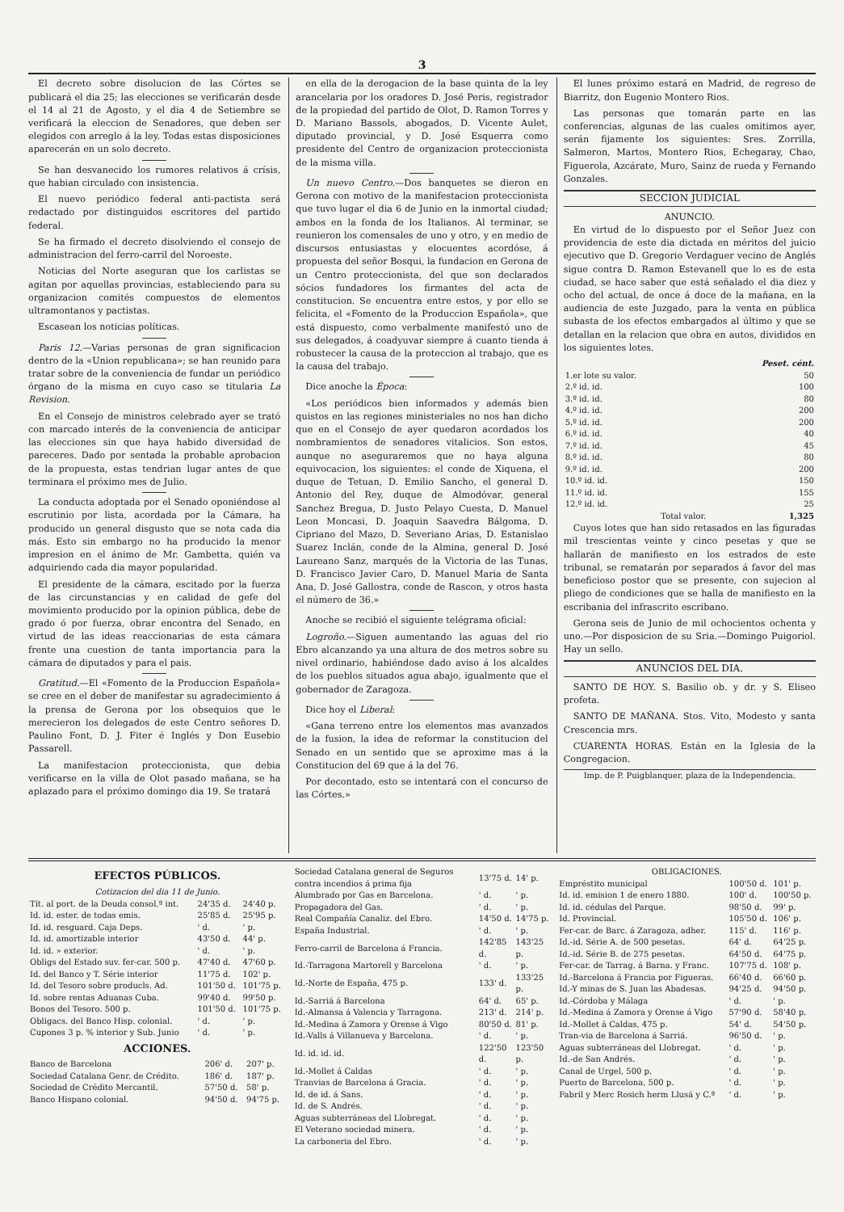3
El decreto sobre disolucion de las Córtes se publicará el dia 25; las elecciones se verificarán desde el 14 al 21 de Agosto, y el dia 4 de Setiembre se verificará la eleccion de Senadores, que deben ser elegidos con arreglo á la ley. Todas estas disposiciones aparecerán en un solo decreto.
Se han desvanecido los rumores relativos á crísis, que habian circulado con insistencia.
El nuevo periódico federal anti-pactista será redactado por distinguidos escritores del partido federal.
Se ha firmado el decreto disolviendo el consejo de administracion del ferro-carril del Noroeste.
Noticias del Norte aseguran que los carlistas se agitan por aquellas provincias, estableciendo para su organizacion comités compuestos de elementos ultramontanos y pactistas.
Escasean los noticias políticas.
Paris 12.—Varias personas de gran significacion dentro de la «Union republicana»; se han reunido para tratar sobre de la conveniencia de fundar un periódico órgano de la misma en cuyo caso se titularia La Revision.
En el Consejo de ministros celebrado ayer se trató con marcado interés de la conveniencia de anticipar las elecciones sin que haya habido diversidad de pareceres. Dado por sentada la probable aprobacion de la propuesta, estas tendrian lugar antes de que terminara el próximo mes de Julio.
La conducta adoptada por el Senado oponiéndose al escrutinio por lista, acordada por la Cámara, ha producido un general disgusto que se nota cada dia más. Esto sin embargo no ha producido la menor impresion en el ánimo de Mr. Gambetta, quién va adquiriendo cada dia mayor popularidad.
El presidente de la cámara, escitado por la fuerza de las circunstancias y en calidad de gefe del movimiento producido por la opinion pública, debe de grado ó por fuerza, obrar encontra del Senado, en virtud de las ideas reaccionarias de esta cámara frente una cuestion de tanta importancia para la cámara de diputados y para el pais.
Gratitud.—El «Fomento de la Produccion Española» se cree en el deber de manifestar su agradecimiento á la prensa de Gerona por los obsequios que le merecieron los delegados de este Centro señores D. Paulino Font, D. J. Fiter é Inglés y Don Eusebio Passarell.
La manifestacion proteccionista, que debia verificarse en la villa de Olot pasado mañana, se ha aplazado para el próximo domingo dia 19. Se tratará
en ella de la derogacion de la base quinta de la ley arancelaria por los oradores D. José Peris, registrador de la propiedad del partido de Olot, D. Ramon Torres y D. Mariano Bassols, abogados, D. Vicente Aulet, diputado provincial, y D. José Esquerra como presidente del Centro de organizacion proteccionista de la misma villa.
Un nuevo Centro.—Dos banquetes se dieron en Gerona con motivo de la manifestacion proteccionista que tuvo lugar el dia 6 de Junio en la inmortal ciudad; ambos en la fonda de los Italianos. Al terminar, se reunieron los comensales de uno y otro, y en medio de discursos entusiastas y elocuentes acordóse, á propuesta del señor Bosqui, la fundacion en Gerona de un Centro proteccionista, del que son declarados sócios fundadores los firmantes del acta de constitucion. Se encuentra entre estos, y por ello se felicita, el «Fomento de la Produccion Española», que está dispuesto, como verbalmente manifestó uno de sus delegados, á coadyuvar siempre á cuanto tienda á robustecer la causa de la proteccion al trabajo, que es la causa del trabajo.
Dice anoche la Época:
«Los periódicos bien informados y además bien quistos en las regiones ministeriales no nos han dicho que en el Consejo de ayer quedaron acordados los nombramientos de senadores vitalicios. Son estos, aunque no aseguraremos que no haya alguna equivocacion, los siguientes: el conde de Xiquena, el duque de Tetuan, D. Emilio Sancho, el general D. Antonio del Rey, duque de Almodóvar, general Sanchez Bregua, D. Justo Pelayo Cuesta, D. Manuel Leon Moncasi, D. Joaquin Saavedra Bálgoma, D. Cipriano del Mazo, D. Severiano Arias, D. Estanislao Suarez Inclán, conde de la Almina, general D. José Laureano Sanz, marqués de la Victoria de las Tunas, D. Francisco Javier Caro, D. Manuel Maria de Santa Ana, D. José Gallostra, conde de Rascon, y otros hasta el número de 36.»
Anoche se recibió el siguiente telégrama oficial:
Logroño.—Siguen aumentando las aguas del rio Ebro alcanzando ya una altura de dos metros sobre su nivel ordinario, habiéndose dado aviso á los alcaldes de los pueblos situados agua abajo, igualmente que el gobernador de Zaragoza.
Dice hoy el Liberal:
«Gana terreno entre los elementos mas avanzados de la fusion, la idea de reformar la constitucion del Senado en un sentido que se aproxime mas á la Constitucion del 69 que á la del 76.
Por decontado, esto se intentará con el concurso de las Córtes.»
El lunes próximo estará en Madrid, de regreso de Biarritz, don Eugenio Montero Rios.
Las personas que tomarán parte en las conferencias, algunas de las cuales omitimos ayer, serán fijamente los siguientes: Sres. Zorrilla, Salmeron, Martos, Montero Rios, Echegaray, Chao, Figuerola, Azcárate, Muro, Sainz de rueda y Fernando Gonzales.
SECCION JUDICIAL
ANUNCIO.
En virtud de lo dispuesto por el Señor Juez con providencia de este dia dictada en méritos del juicio ejecutivo que D. Gregorio Verdaguer vecino de Anglés sigue contra D. Ramon Estevanell que lo es de esta ciudad, se hace saber que está señalado el dia diez y ocho del actual, de once á doce de la mañana, en la audiencia de este Juzgado, para la venta en pública subasta de los efectos embargados al último y que se detallan en la relacion que obra en autos, divididos en los siguientes lotes.
| | Peset. cént. |
| --- | --- |
| 1.er lote su valor. | 50 |
| 2.º id. id. | 100 |
| 3.º id. id. | 80 |
| 4.º id. id. | 200 |
| 5.º id. id. | 200 |
| 6.º id. id. | 40 |
| 7.º id. id. | 45 |
| 8.º id. id. | 80 |
| 9.º id. id. | 200 |
| 10.º id. id. | 150 |
| 11.º id. id. | 155 |
| 12.º id. id. | 25 |
| Total valor. | 1,325 |
Cuyos lotes que han sido retasados en las figuradas mil trescientas veinte y cinco pesetas y que se hallarán de manifiesto en los estrados de este tribunal, se rematarán por separados á favor del mas beneficioso postor que se presente, con sujecion al pliego de condiciones que se halla de manifiesto en la escribania del infrascrito escribano.
Gerona seis de Junio de mil ochocientos ochenta y uno.—Por disposicion de su Sria.—Domingo Puigoriol. Hay un sello.
ANUNCIOS DEL DIA.
SANTO DE HOY. S. Basilio ob. y dr. y S. Eliseo profeta.
SANTO DE MAÑANA. Stos. Vito, Modesto y santa Crescencia mrs.
CUARENTA HORAS. Están en la Iglesia de la Congregacion.
Imp. de P. Puigblanquer, plaza de la Independencia.
EFECTOS PÚBLICOS.
Cotizacion del dia 11 de Junio.
| Tít. al port. de la Deuda consol.ª int. | 24'35 d. | 24'40 p. |
| Id. id. ester. de todas emis. | 25'85 d. | 25'95 p. |
| Id. id. resguard. Caja Deps. | ' d. | ' p. |
| Id. id. amortizable interior | 43'50 d. | 44' p. |
| Id. id. » exterior. | ' d. | ' p. |
| Obligs del Estado suv. fer-car. 500 p. | 47'40 d. | 47'60 p. |
| Id. del Banco y T. Série interior | 11'75 d. | 102' p. |
| Id. del Tesoro sobre producls. Ad. | 101'50 d. | 101'75 p. |
| Id. sobre rentas Aduanas Cuba. | 99'40 d. | 99'50 p. |
| Bonos del Tesoro. 500 p. | 101'50 d. | 101'75 p. |
| Obligacs. del Banco Hisp. colonial. | ' d. | ' p. |
| Cupones 3 p. % interior y Sub. Junio | ' d. | ' p. |
ACCIONES.
| Banco de Barcelona | 206' d. | 207' p. |
| Sociedad Catalana Genr. de Crédito. | 186' d. | 187' p. |
| Sociedad de Crédito Mercantil. | 57'50 d. | 58' p. |
| Banco Hispano colonial. | 94'50 d. | 94'75 p. |
| Sociedad Catalana general de Seguros contra incendios á prima fija | 13'75 d. | 14' p. |
| Alumbrado por Gas en Barcelona. | ' d. | ' p. |
| Propagadora del Gas. | ' d. | ' p. |
| Real Compañía Canaliz. del Ebro. | 14'50 d. | 14'75 p. |
| España Industrial. | ' d. | ' p. |
| Ferro-carril de Barcelona á Francia. | 142'85 d. | 143'25 p. |
| Id.-Tarragona Martorell y Barcelona | ' d. | ' p. |
| Id.-Norte de España, 475 p. | 133' d. | 133'25 p. |
| Id.-Sarriá á Barcelona | 64' d. | 65' p. |
| Id.-Almansa á Valencia y Tarragona. | 213' d. | 214' p. |
| Id.-Medina á Zamora y Orense á Vigo | 80'50 d. | 81' p. |
| Id.-Valls á Villanueva y Barcelona. | ' d. | ' p. |
| Id. id. id. id. | 122'50 d. | 123'50 p. |
| Id.-Mollet á Caldas | ' d. | ' p. |
| Tranvias de Barcelona á Gracia. | ' d. | ' p. |
| Id. de id. á Sans. | ' d. | ' p. |
| Id. de S. Andrés. | ' d. | ' p. |
| Aguas subterráneas del Llobregat. | ' d. | ' p. |
| El Veterano sociedad minera. | ' d. | ' p. |
| La carboneria del Ebro. | ' d. | ' p. |
OBLIGACIONES.
| Empréstito municipal | 100'50 d. | 101' p. |
| Id. id. emision 1 de enero 1880. | 100' d. | 100'50 p. |
| Id. id. cédulas del Parque. | 98'50 d. | 99' p. |
| Id. Provincial. | 105'50 d. | 106' p. |
| Fer-car. de Barc. á Zaragoza, adher. | 115' d. | 116' p. |
| Id.-id. Série A. de 500 pesetas. | 64' d. | 64'25 p. |
| Id.-id. Série B. de 275 pesetas. | 64'50 d. | 64'75 p. |
| Fer-car. de Tarrag. á Barna. y Franc. | 107'75 d. | 108' p. |
| Id.-Barcelona á Francia por Figueras. | 66'40 d. | 66'60 p. |
| Id.-Y minas de S. Juan las Abadesas. | 94'25 d. | 94'50 p. |
| Id.-Córdoba y Málaga | ' d. | ' p. |
| Id.-Medina á Zamora y Orense á Vigo | 57'90 d. | 58'40 p. |
| Id.-Mollet á Caldas, 475 p. | 54' d. | 54'50 p. |
| Tran-via de Barcelona á Sarriá. | 96'50 d. | ' p. |
| Aguas subterráneas del Llobregat. | ' d. | ' p. |
| Id.-de San Andrés. | ' d. | ' p. |
| Canal de Urgel, 500 p. | ' d. | ' p. |
| Puerto de Barcelona, 500 p. | ' d. | ' p. |
| Fabril y Merc Rosich herm Llusá y C.ª | ' d. | ' p. |